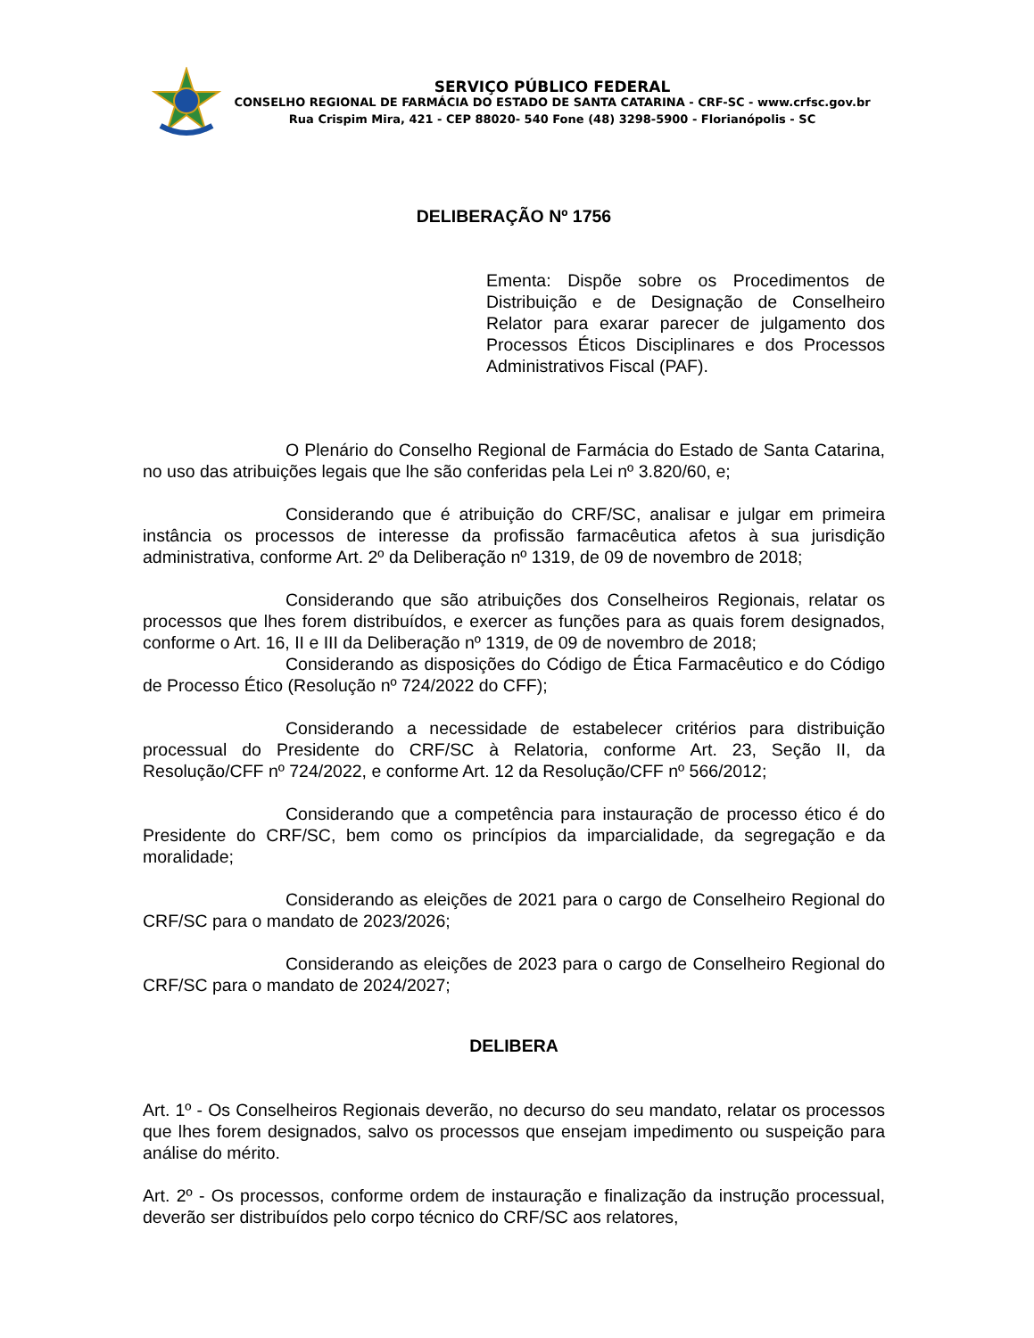SERVIÇO PÚBLICO FEDERAL
CONSELHO REGIONAL DE FARMÁCIA DO ESTADO DE SANTA CATARINA - CRF-SC - www.crfsc.gov.br
Rua Crispim Mira, 421 - CEP 88020- 540 Fone (48) 3298-5900 - Florianópolis - SC
DELIBERAÇÃO Nº 1756
Ementa: Dispõe sobre os Procedimentos de Distribuição e de Designação de Conselheiro Relator para exarar parecer de julgamento dos Processos Éticos Disciplinares e dos Processos Administrativos Fiscal (PAF).
O Plenário do Conselho Regional de Farmácia do Estado de Santa Catarina, no uso das atribuições legais que lhe são conferidas pela Lei nº 3.820/60, e;
Considerando que é atribuição do CRF/SC, analisar e julgar em primeira instância os processos de interesse da profissão farmacêutica afetos à sua jurisdição administrativa, conforme Art. 2º da Deliberação nº 1319, de 09 de novembro de 2018;
Considerando que são atribuições dos Conselheiros Regionais, relatar os processos que lhes forem distribuídos, e exercer as funções para as quais forem designados, conforme o Art. 16, II e III da Deliberação nº 1319, de 09 de novembro de 2018;
Considerando as disposições do Código de Ética Farmacêutico e do Código de Processo Ético (Resolução nº 724/2022 do CFF);
Considerando a necessidade de estabelecer critérios para distribuição processual do Presidente do CRF/SC à Relatoria, conforme Art. 23, Seção II, da Resolução/CFF nº 724/2022, e conforme Art. 12 da Resolução/CFF nº 566/2012;
Considerando que a competência para instauração de processo ético é do Presidente do CRF/SC, bem como os princípios da imparcialidade, da segregação e da moralidade;
Considerando as eleições de 2021 para o cargo de Conselheiro Regional do CRF/SC para o mandato de 2023/2026;
Considerando as eleições de 2023 para o cargo de Conselheiro Regional do CRF/SC para o mandato de 2024/2027;
DELIBERA
Art. 1º - Os Conselheiros Regionais deverão, no decurso do seu mandato, relatar os processos que lhes forem designados, salvo os processos que ensejam impedimento ou suspeição para análise do mérito.
Art. 2º - Os processos, conforme ordem de instauração e finalização da instrução processual, deverão ser distribuídos pelo corpo técnico do CRF/SC aos relatores,